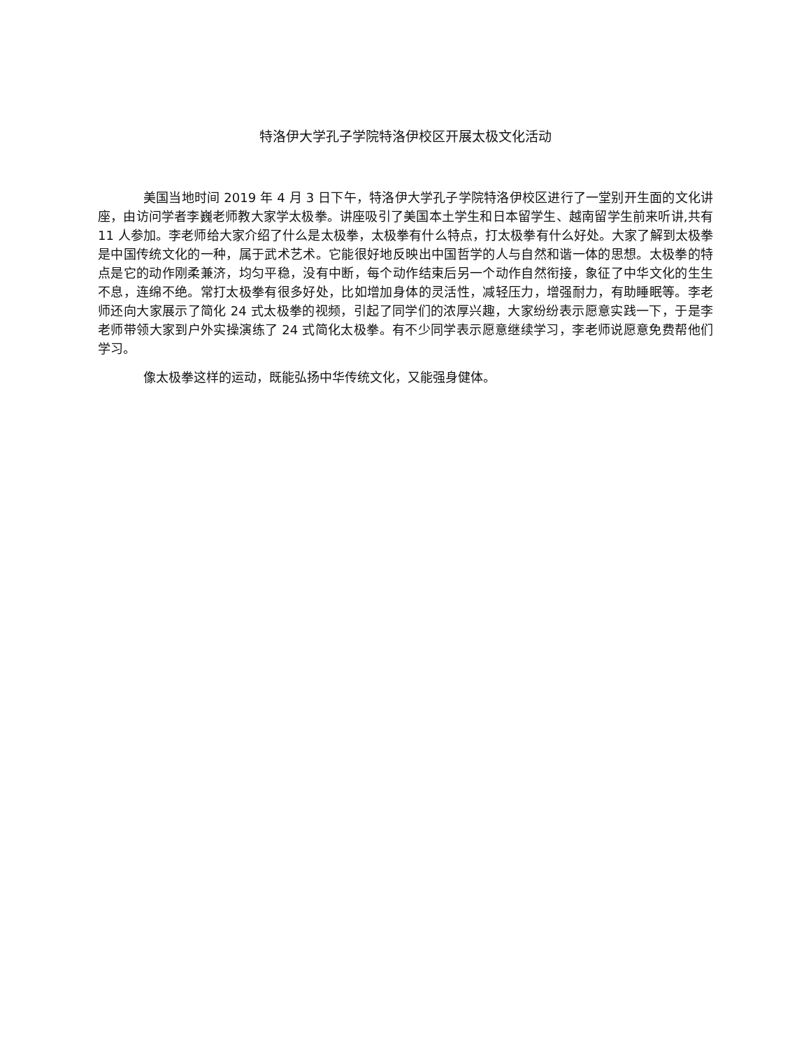特洛伊大学孔子学院特洛伊校区开展太极文化活动
美国当地时间 2019 年 4 月 3 日下午，特洛伊大学孔子学院特洛伊校区进行了一堂别开生面的文化讲座，由访问学者李巍老师教大家学太极拳。讲座吸引了美国本土学生和日本留学生、越南留学生前来听讲,共有 11 人参加。李老师给大家介绍了什么是太极拳，太极拳有什么特点，打太极拳有什么好处。大家了解到太极拳是中国传统文化的一种，属于武术艺术。它能很好地反映出中国哲学的人与自然和谐一体的思想。太极拳的特点是它的动作刚柔兼济，均匀平稳，没有中断，每个动作结束后另一个动作自然衔接，象征了中华文化的生生不息，连绵不绝。常打太极拳有很多好处，比如增加身体的灵活性，减轻压力，增强耐力，有助睡眠等。李老师还向大家展示了简化 24 式太极拳的视频，引起了同学们的浓厚兴趣，大家纷纷表示愿意实践一下，于是李老师带领大家到户外实操演练了 24 式简化太极拳。有不少同学表示愿意继续学习，李老师说愿意免费帮他们学习。
像太极拳这样的运动，既能弘扬中华传统文化，又能强身健体。